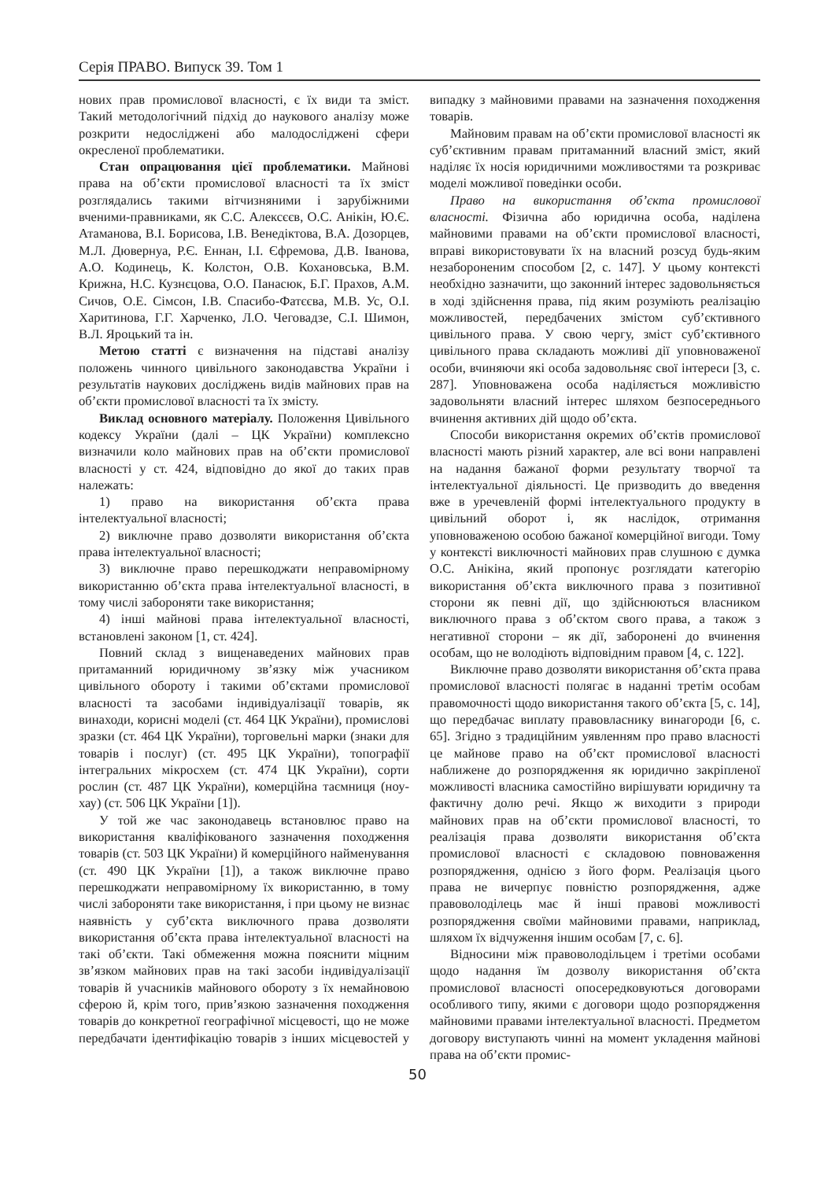Серія ПРАВО. Випуск 39. Том 1
нових прав промислової власності, є їх види та зміст. Такий методологічний підхід до наукового аналізу може розкрити недосліджені або малодосліджені сфери окресленої проблематики.
Стан опрацювання цієї проблематики. Майнові права на об’єкти промислової власності та їх зміст розглядались такими вітчизняними і зарубіжними вченими-правниками, як С.С. Алексєєв, О.С. Анікін, Ю.Є. Атаманова, В.І. Борисова, І.В. Венедіктова, В.А. Дозорцев, М.Л. Дювернуа, Р.Є. Еннан, І.І. Єфремова, Д.В. Іванова, А.О. Кодинець, К. Колстон, О.В. Кохановська, В.М. Крижна, Н.С. Кузнєцова, О.О. Панасюк, Б.Г. Прахов, А.М. Сичов, О.Е. Сімсон, І.В. Спасибо-Фатєєва, М.В. Ус, О.І. Харитинова, Г.Г. Харченко, Л.О. Чеговадзе, С.І. Шимон, В.Л. Яроцький та ін.
Метою статті є визначення на підставі аналізу положень чинного цивільного законодавства України і результатів наукових досліджень видів майнових прав на об’єкти промислової власності та їх змісту.
Виклад основного матеріалу. Положення Цивільного кодексу України (далі – ЦК України) комплексно визначили коло майнових прав на об’єкти промислової власності у ст. 424, відповідно до якої до таких прав належать:
1) право на використання об’єкта права інтелектуальної власності;
2) виключне право дозволяти використання об’єкта права інтелектуальної власності;
3) виключне право перешкоджати неправомірному використанню об’єкта права інтелектуальної власності, в тому числі забороняти таке використання;
4) інші майнові права інтелектуальної власності, встановлені законом [1, ст. 424].
Повний склад з вищенаведених майнових прав притаманний юридичному зв’язку між учасником цивільного обороту і такими об’єктами промислової власності та засобами індивідуалізації товарів, як винаходи, корисні моделі (ст. 464 ЦК України), промислові зразки (ст. 464 ЦК України), торговельні марки (знаки для товарів і послуг) (ст. 495 ЦК України), топографії інтегральних мікросхем (ст. 474 ЦК України), сорти рослин (ст. 487 ЦК України), комерційна таємниця (ноу-хау) (ст. 506 ЦК України [1]).
У той же час законодавець встановлює право на використання кваліфікованого зазначення походження товарів (ст. 503 ЦК України) й комерційного найменування (ст. 490 ЦК України [1]), а також виключне право перешкоджати неправомірному їх використанню, в тому числі забороняти таке використання, і при цьому не визнає наявність у суб’єкта виключного права дозволяти використання об’єкта права інтелектуальної власності на такі об’єкти. Такі обмеження можна пояснити міцним зв’язком майнових прав на такі засоби індивідуалізації товарів й учасників майнового обороту з їх немайновою сферою й, крім того, прив’язкою зазначення походження товарів до конкретної географічної місцевості, що не може передбачати ідентифікацію товарів з інших місцевостей у випадку з майновими правами на зазначення походження товарів.
Майновим правам на об’єкти промислової власності як суб’єктивним правам притаманний власний зміст, який наділяє їх носія юридичними можливостями та розкриває моделі можливої поведінки особи.
Право на використання об’єкта промислової власності. Фізична або юридична особа, наділена майновими правами на об’єкти промислової власності, вправі використовувати їх на власний розсуд будь-яким незабороненим способом [2, с. 147]. У цьому контексті необхідно зазначити, що законний інтерес задовольняється в ході здійснення права, під яким розуміють реалізацію можливостей, передбачених змістом суб’єктивного цивільного права. У свою чергу, зміст суб’єктивного цивільного права складають можливі дії уповноваженої особи, вчиняючи які особа задовольняє свої інтереси [3, с. 287]. Уповноважена особа наділяється можливістю задовольняти власний інтерес шляхом безпосереднього вчинення активних дій щодо об’єкта.
Способи використання окремих об’єктів промислової власності мають різний характер, але всі вони направлені на надання бажаної форми результату творчої та інтелектуальної діяльності. Це призводить до введення вже в уречевленій формі інтелектуального продукту в цивільний оборот і, як наслідок, отримання уповноваженою особою бажаної комерційної вигоди. Тому у контексті виключності майнових прав слушною є думка О.С. Анікіна, який пропонує розглядати категорію використання об’єкта виключного права з позитивної сторони як певні дії, що здійснюються власником виключного права з об’єктом свого права, а також з негативної сторони – як дії, заборонені до вчинення особам, що не володіють відповідним правом [4, с. 122].
Виключне право дозволяти використання об’єкта права промислової власності полягає в наданні третім особам правомочності щодо використання такого об’єкта [5, с. 14], що передбачає виплату правовласнику винагороди [6, с. 65]. Згідно з традиційним уявленням про право власності це майнове право на об’єкт промислової власності наближене до розпорядження як юридично закріпленої можливості власника самостійно вирішувати юридичну та фактичну долю речі. Якщо ж виходити з природи майнових прав на об’єкти промислової власності, то реалізація права дозволяти використання об’єкта промислової власності є складовою повноваження розпорядження, однією з його форм. Реалізація цього права не вичерпує повністю розпорядження, адже правоволоділець має й інші правові можливості розпорядження своїми майновими правами, наприклад, шляхом їх відчуження іншим особам [7, с. 6].
Відносини між правоволодільцем і третіми особами щодо надання їм дозволу використання об’єкта промислової власності опосередковуються договорами особливого типу, якими є договори щодо розпорядження майновими правами інтелектуальної власності. Предметом договору виступають чинні на момент укладення майнові права на об’єкти промис-
50